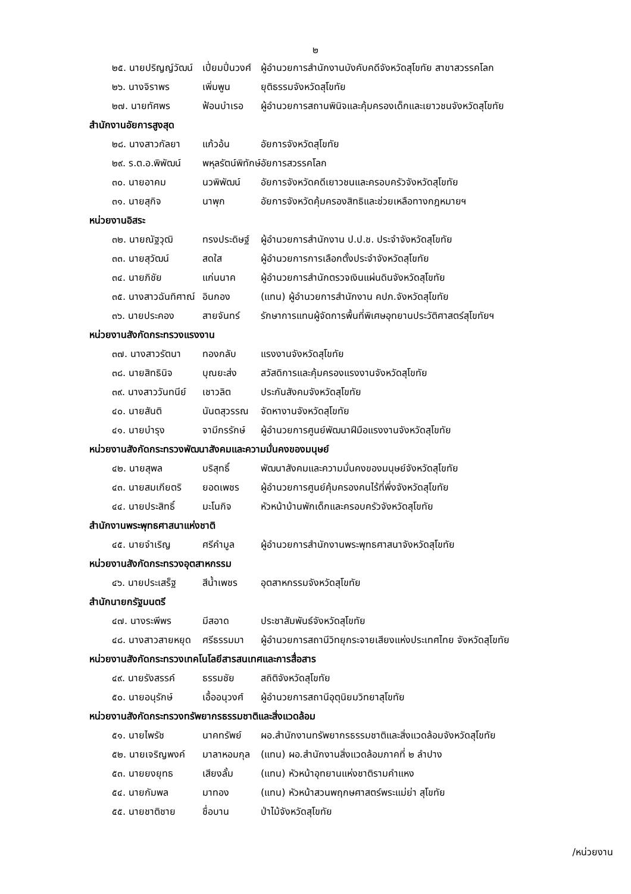๒
๒๕. นายปริญญ์วัฒน์ เปี่ยมปิ่นวงศ์ ผู้อำนวยการสำนักงานบังคับคดีจังหวัดสุโขทัย สาขาสวรรคโลก
๒๖. นางจิราพร เพิ่มพูน ยุติธรรมจังหวัดสุโขทัย
๒๗. นายทัศพร ฟ้อนบำเรอ ผู้อำนวยการสถานพินิจและคุ้มครองเด็กและเยาวชนจังหวัดสุโขทัย
สำนักงานอัยการสูงสุด
๒๘. นางสาวกัลยา แก้วอ้น อัยการจังหวัดสุโขทัย
๒๙. ร.ต.อ.พิพัฒน์ พหุลรัตน์พิทักษ์ อัยการสวรรคโลก
๓๐. นายอาคม นวพิพัฒน์ อัยการจังหวัดคดีเยาวชนและครอบครัวจังหวัดสุโขทัย
๓๑. นายสุกิจ นาพุก อัยการจังหวัดคุ้มครองสิทธิและช่วยเหลือทางกฎหมายฯ
หน่วยงานอิสระ
๓๒. นายณัฐวุฒิ ทรงประดิษฐ์ ผู้อำนวยการสำนักงาน ป.ป.ช. ประจำจังหวัดสุโขทัย
๓๓. นายสุวัฒน์ สดใส ผู้อำนวยการการเลือกตั้งประจำจังหวัดสุโขทัย
๓๔. นายภิชัย แก่นนาค ผู้อำนวยการสำนักตรวจเงินแผ่นดินจังหวัดสุโขทัย
๓๕. นางสาวฉันทิศาณ์ อินกอง (แทน) ผู้อำนวยการสำนักงาน คปภ.จังหวัดสุโขทัย
๓๖. นายประคอง สายจันทร์ รักษาการแทนผู้จัดการพื้นที่พิเศษอุทยานประวัติศาสตร์สุโขทัยฯ
หน่วยงานสังกัดกระทรวงแรงงาน
๓๗. นางสาวรัตนา ทองกลับ แรงงานจังหวัดสุโขทัย
๓๘. นายสิทธินิจ บุณยะส่ง สวัสดิการและคุ้มครองแรงงานจังหวัดสุโขทัย
๓๙. นางสาววันทนีย์ เชาวลิต ประกันสังคมจังหวัดสุโขทัย
๔๐. นายสันติ นันตสุวรรณ จัดหางานจังหวัดสุโขทัย
๔๑. นายบำรุง จามีกรรักษ์ ผู้อำนวยการศูนย์พัฒนาฝีมือแรงงานจังหวัดสุโขทัย
หน่วยงานสังกัดกระทรวงพัฒนาสังคมและความมั่นคงของมนุษย์
๔๒. นายสุพล บริสุทธิ์ พัฒนาสังคมและความมั่นคงของมนุษย์จังหวัดสุโขทัย
๔๓. นายสมเกียตริ ยอดเพชร ผู้อำนวยการศูนย์คุ้มครองคนไร้ที่พึ่งจังหวัดสุโขทัย
๔๔. นายประสิทธิ์ มะโนกิจ หัวหน้าบ้านพักเด็กและครอบครัวจังหวัดสุโขทัย
สำนักงานพระพุทธศาสนาแห่งชาติ
๔๕. นายจำเริญ ศรีคำมูล ผู้อำนวยการสำนักงานพระพุทธศาสนาจังหวัดสุโขทัย
หน่วยงานสังกัดกระทรวงอุตสาหกรรม
๔๖. นายประเสร็ฐ สีน้ำเพชร อุตสาหกรรมจังหวัดสุโขทัย
สำนักนายกรัฐมนตรี
๔๗. นางระพีพร มีสอาด ประชาสัมพันธ์จังหวัดสุโขทัย
๔๘. นางสาวสายหยุด ศรีธรรมมา ผู้อำนวยการสถานีวิทยุกระจายเสียงแห่งประเทศไทย จังหวัดสุโขทัย
หน่วยงานสังกัดกระทรวงเทคโนโลยีสารสนเทศและการสื่อสาร
๔๙. นายรังสรรค์ ธรรมชัย สถิติจังหวัดสุโขทัย
๕๐. นายอนุรักษ์ เอื้ออนุวงศ์ ผู้อำนวยการสถานีอุตุนิยมวิทยาสุโขทัย
หน่วยงานสังกัดกระทรวงทรัพยากรธรรมชาติและสิ่งแวดล้อม
๕๑. นายไพรัช นาคทรัพย์ ผอ.สำนักงานทรัพยากรธรรมชาติและสิ่งแวดล้อมจังหวัดสุโขทัย
๕๒. นายเจริญพงค์ มาลาหอมกุล (แทน) ผอ.สำนักงานสิ่งแวดล้อมภาคที่ ๒ ลำปาง
๕๓. นายยงยุทธ เสียงลั้ม (แทน) หัวหน้าอุทยานแห่งชาติรามคำแหง
๕๔. นายกัมพล มาทอง (แทน) หัวหน้าสวนพฤกษศาสตร์พระแม่ย่า สุโขทัย
๕๕. นายชาติชาย ชื่อบาน ป่าไม้จังหวัดสุโขทัย
/หน่วยงาน